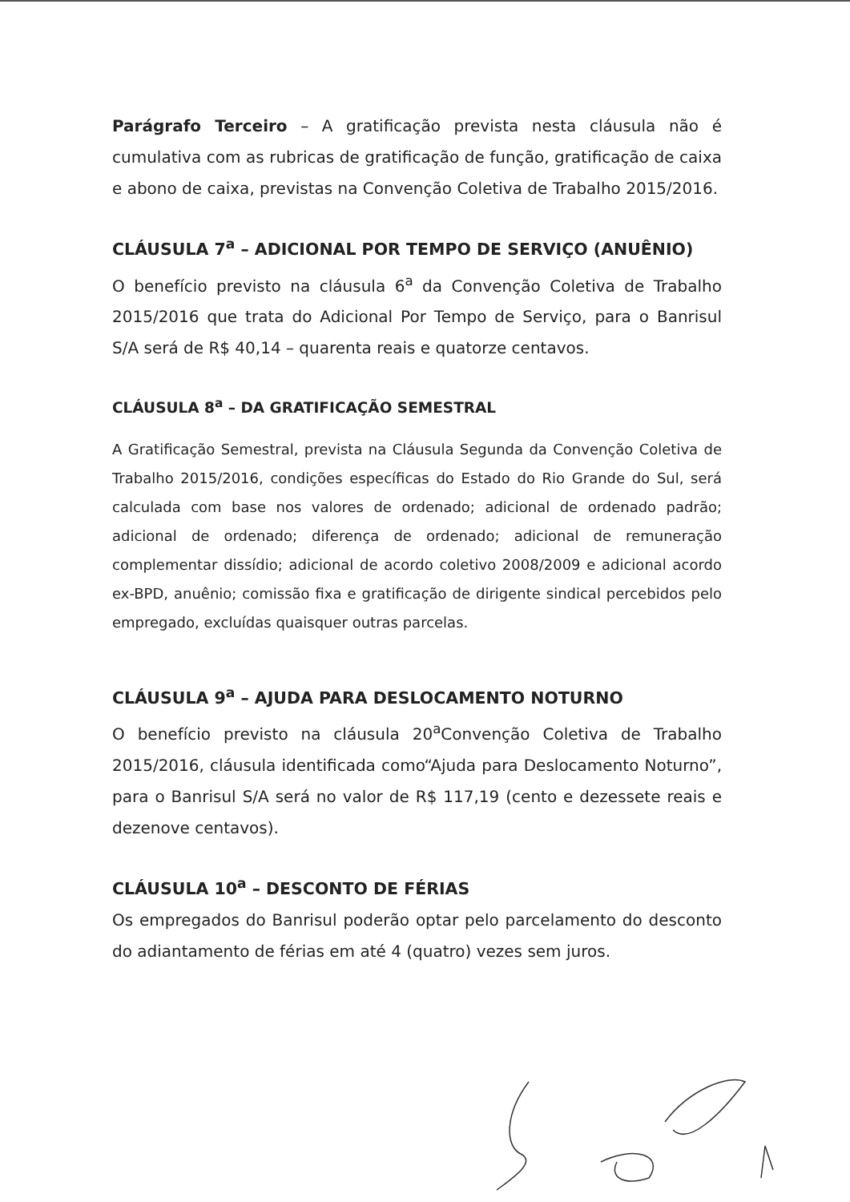Parágrafo Terceiro – A gratificação prevista nesta cláusula não é cumulativa com as rubricas de gratificação de função, gratificação de caixa e abono de caixa, previstas na Convenção Coletiva de Trabalho 2015/2016.
CLÁUSULA 7<sup>a</sup> – ADICIONAL POR TEMPO DE SERVIÇO (ANUÊNIO)
O benefício previsto na cláusula 6<sup>a</sup> da Convenção Coletiva de Trabalho 2015/2016 que trata do Adicional Por Tempo de Serviço, para o Banrisul S/A será de R$ 40,14 – quarenta reais e quatorze centavos.
CLÁUSULA 8<sup>a</sup> – DA GRATIFICAÇÃO SEMESTRAL
A Gratificação Semestral, prevista na Cláusula Segunda da Convenção Coletiva de Trabalho 2015/2016, condições específicas do Estado do Rio Grande do Sul, será calculada com base nos valores de ordenado; adicional de ordenado padrão; adicional de ordenado; diferença de ordenado; adicional de remuneração complementar dissídio; adicional de acordo coletivo 2008/2009 e adicional acordo ex-BPD, anuênio; comissão fixa e gratificação de dirigente sindical percebidos pelo empregado, excluídas quaisquer outras parcelas.
CLÁUSULA 9<sup>a</sup> – AJUDA PARA DESLOCAMENTO NOTURNO
O benefício previsto na cláusula 20<sup>a</sup>Convenção Coletiva de Trabalho 2015/2016, cláusula identificada como“Ajuda para Deslocamento Noturno”, para o Banrisul S/A será no valor de R$ 117,19 (cento e dezessete reais e dezenove centavos).
CLÁUSULA 10<sup>a</sup> – DESCONTO DE FÉRIAS
Os empregados do Banrisul poderão optar pelo parcelamento do desconto do adiantamento de férias em até 4 (quatro) vezes sem juros.